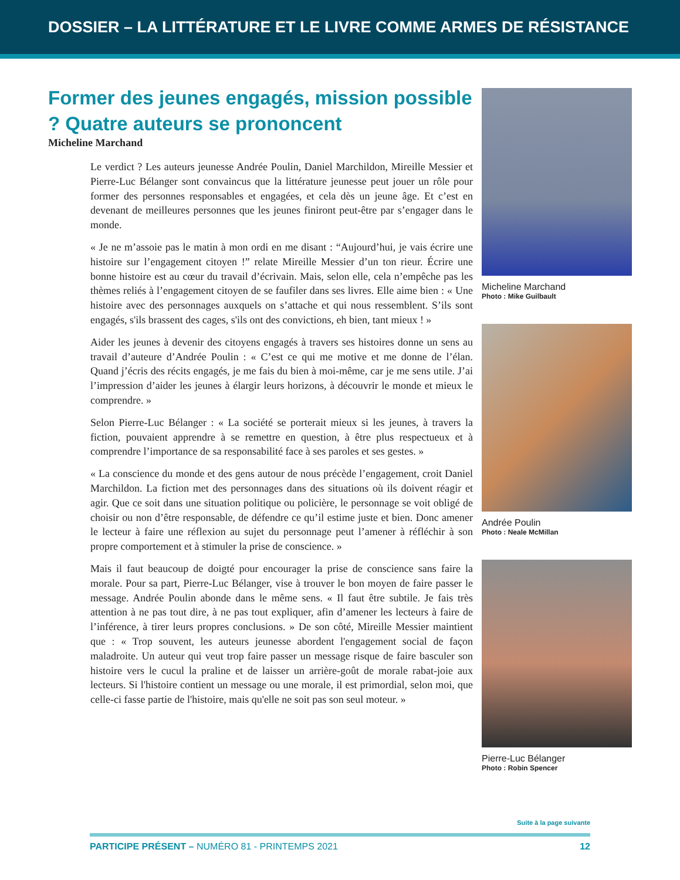DOSSIER – LA LITTÉRATURE ET LE LIVRE COMME ARMES DE RÉSISTANCE
Former des jeunes engagés, mission possible ? Quatre auteurs se prononcent
Micheline Marchand
Le verdict ? Les auteurs jeunesse Andrée Poulin, Daniel Marchildon, Mireille Messier et Pierre-Luc Bélanger sont convaincus que la littérature jeunesse peut jouer un rôle pour former des personnes responsables et engagées, et cela dès un jeune âge. Et c’est en devenant de meilleures personnes que les jeunes finiront peut-être par s’engager dans le monde.
« Je ne m’assoie pas le matin à mon ordi en me disant : “Aujourd’hui, je vais écrire une histoire sur l’engagement citoyen !” relate Mireille Messier d’un ton rieur. Écrire une bonne histoire est au cœur du travail d’écrivain. Mais, selon elle, cela n’empêche pas les thèmes reliés à l’engagement citoyen de se faufiler dans ses livres. Elle aime bien : « Une histoire avec des personnages auxquels on s’attache et qui nous ressemblent. S’ils sont engagés, s'ils brassent des cages, s'ils ont des convictions, eh bien, tant mieux ! »
Aider les jeunes à devenir des citoyens engagés à travers ses histoires donne un sens au travail d’auteure d’Andrée Poulin : « C’est ce qui me motive et me donne de l’élan. Quand j’écris des récits engagés, je me fais du bien à moi-même, car je me sens utile. J’ai l’impression d’aider les jeunes à élargir leurs horizons, à découvrir le monde et mieux le comprendre. »
Selon Pierre-Luc Bélanger : « La société se porterait mieux si les jeunes, à travers la fiction, pouvaient apprendre à se remettre en question, à être plus respectueux et à comprendre l’importance de sa responsabilité face à ses paroles et ses gestes. »
« La conscience du monde et des gens autour de nous précède l’engagement, croit Daniel Marchildon. La fiction met des personnages dans des situations où ils doivent réagir et agir. Que ce soit dans une situation politique ou policière, le personnage se voit obligé de choisir ou non d’être responsable, de défendre ce qu’il estime juste et bien. Donc amener le lecteur à faire une réflexion au sujet du personnage peut l’amener à réfléchir à son propre comportement et à stimuler la prise de conscience. »
Mais il faut beaucoup de doigté pour encourager la prise de conscience sans faire la morale. Pour sa part, Pierre-Luc Bélanger, vise à trouver le bon moyen de faire passer le message. Andrée Poulin abonde dans le même sens. « Il faut être subtile. Je fais très attention à ne pas tout dire, à ne pas tout expliquer, afin d’amener les lecteurs à faire de l’inférence, à tirer leurs propres conclusions. » De son côté, Mireille Messier maintient que : « Trop souvent, les auteurs jeunesse abordent l'engagement social de façon maladroite. Un auteur qui veut trop faire passer un message risque de faire basculer son histoire vers le cucul la praline et de laisser un arrière-goût de morale rabat-joie aux lecteurs. Si l'histoire contient un message ou une morale, il est primordial, selon moi, que celle-ci fasse partie de l'histoire, mais qu'elle ne soit pas son seul moteur. »
Micheline Marchand
Photo : Mike Guilbault
Andrée Poulin
Photo : Neale McMillan
Pierre-Luc Bélanger
Photo : Robin Spencer
Suite à la page suivante
PARTICIPE PRÉSENT – NUMÉRO 81 - PRINTEMPS 2021 12